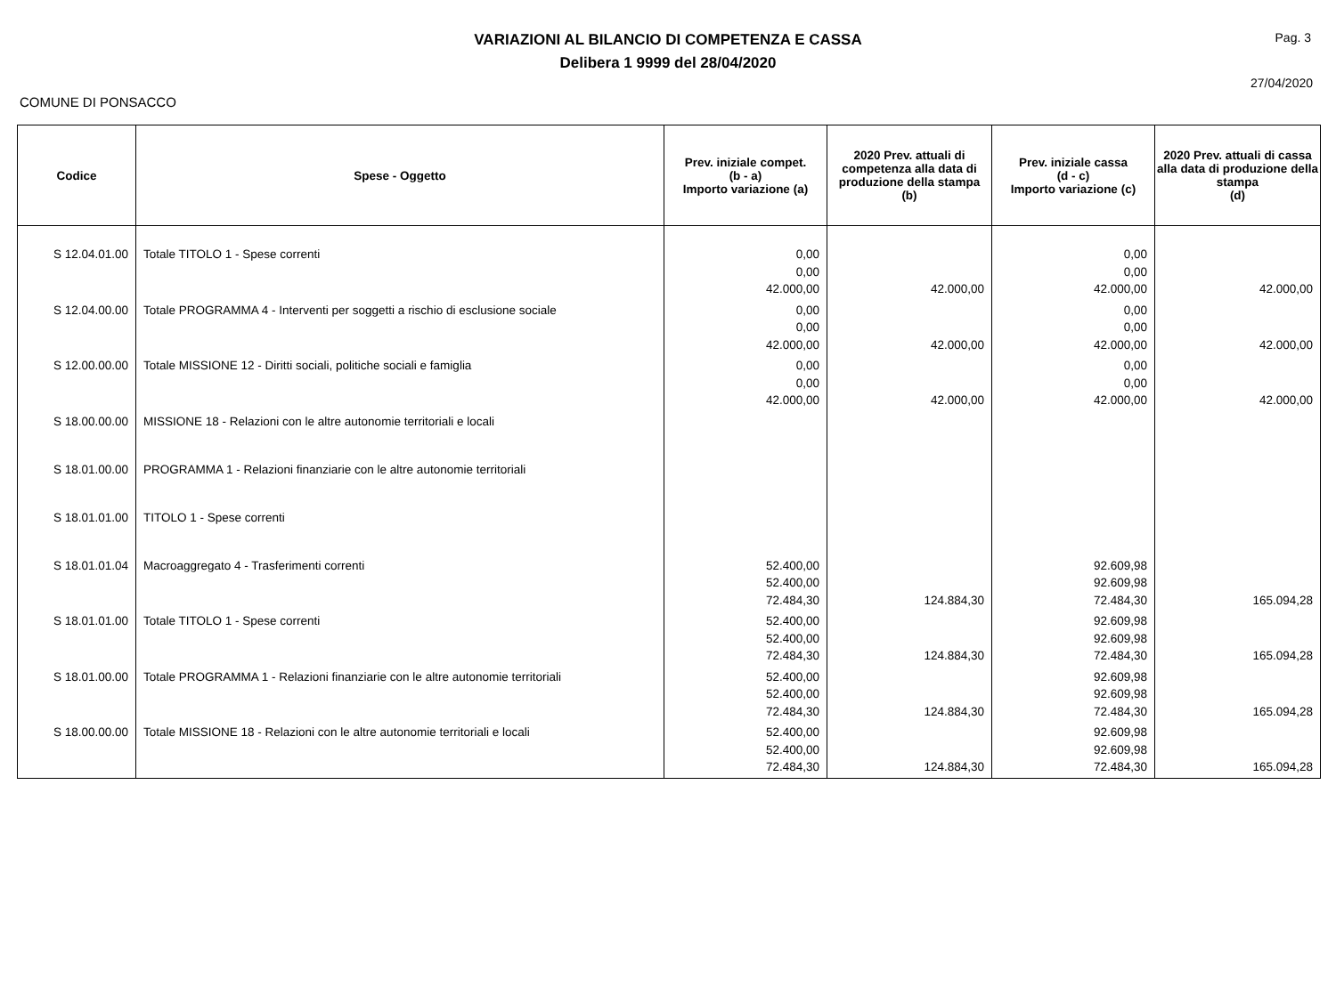VARIAZIONI AL BILANCIO DI COMPETENZA E CASSA
Delibera 1 9999 del 28/04/2020
Pag. 3
27/04/2020
COMUNE DI PONSACCO
| Codice | Spese - Oggetto | Prev. iniziale compet. (b - a) Importo variazione (a) | 2020 Prev. attuali di competenza alla data di produzione della stampa (b) | Prev. iniziale cassa (d - c) Importo variazione (c) | 2020 Prev. attuali di cassa alla data di produzione della stampa (d) |
| --- | --- | --- | --- | --- | --- |
| S 12.04.01.00 | Totale TITOLO 1 - Spese correnti | 0,00 0,00 42.000,00 | 42.000,00 | 0,00 0,00 42.000,00 | 42.000,00 |
| S 12.04.00.00 | Totale PROGRAMMA 4 - Interventi per soggetti a rischio di esclusione sociale | 0,00 0,00 42.000,00 | 42.000,00 | 0,00 0,00 42.000,00 | 42.000,00 |
| S 12.00.00.00 | Totale MISSIONE 12 - Diritti sociali, politiche sociali e famiglia | 0,00 0,00 42.000,00 | 42.000,00 | 0,00 0,00 42.000,00 | 42.000,00 |
| S 18.00.00.00 | MISSIONE 18 - Relazioni con le altre autonomie territoriali e locali | | | | |
| S 18.01.00.00 | PROGRAMMA 1 - Relazioni finanziarie con le altre autonomie territoriali | | | | |
| S 18.01.01.00 | TITOLO 1 - Spese correnti | | | | |
| S 18.01.01.04 | Macroaggregato 4 - Trasferimenti correnti | 52.400,00 52.400,00 72.484,30 | 124.884,30 | 92.609,98 92.609,98 72.484,30 | 165.094,28 |
| S 18.01.01.00 | Totale TITOLO 1 - Spese correnti | 52.400,00 52.400,00 72.484,30 | 124.884,30 | 92.609,98 92.609,98 72.484,30 | 165.094,28 |
| S 18.01.00.00 | Totale PROGRAMMA 1 - Relazioni finanziarie con le altre autonomie territoriali | 52.400,00 52.400,00 72.484,30 | 124.884,30 | 92.609,98 92.609,98 72.484,30 | 165.094,28 |
| S 18.00.00.00 | Totale MISSIONE 18 - Relazioni con le altre autonomie territoriali e locali | 52.400,00 52.400,00 72.484,30 | 124.884,30 | 92.609,98 92.609,98 72.484,30 | 165.094,28 |